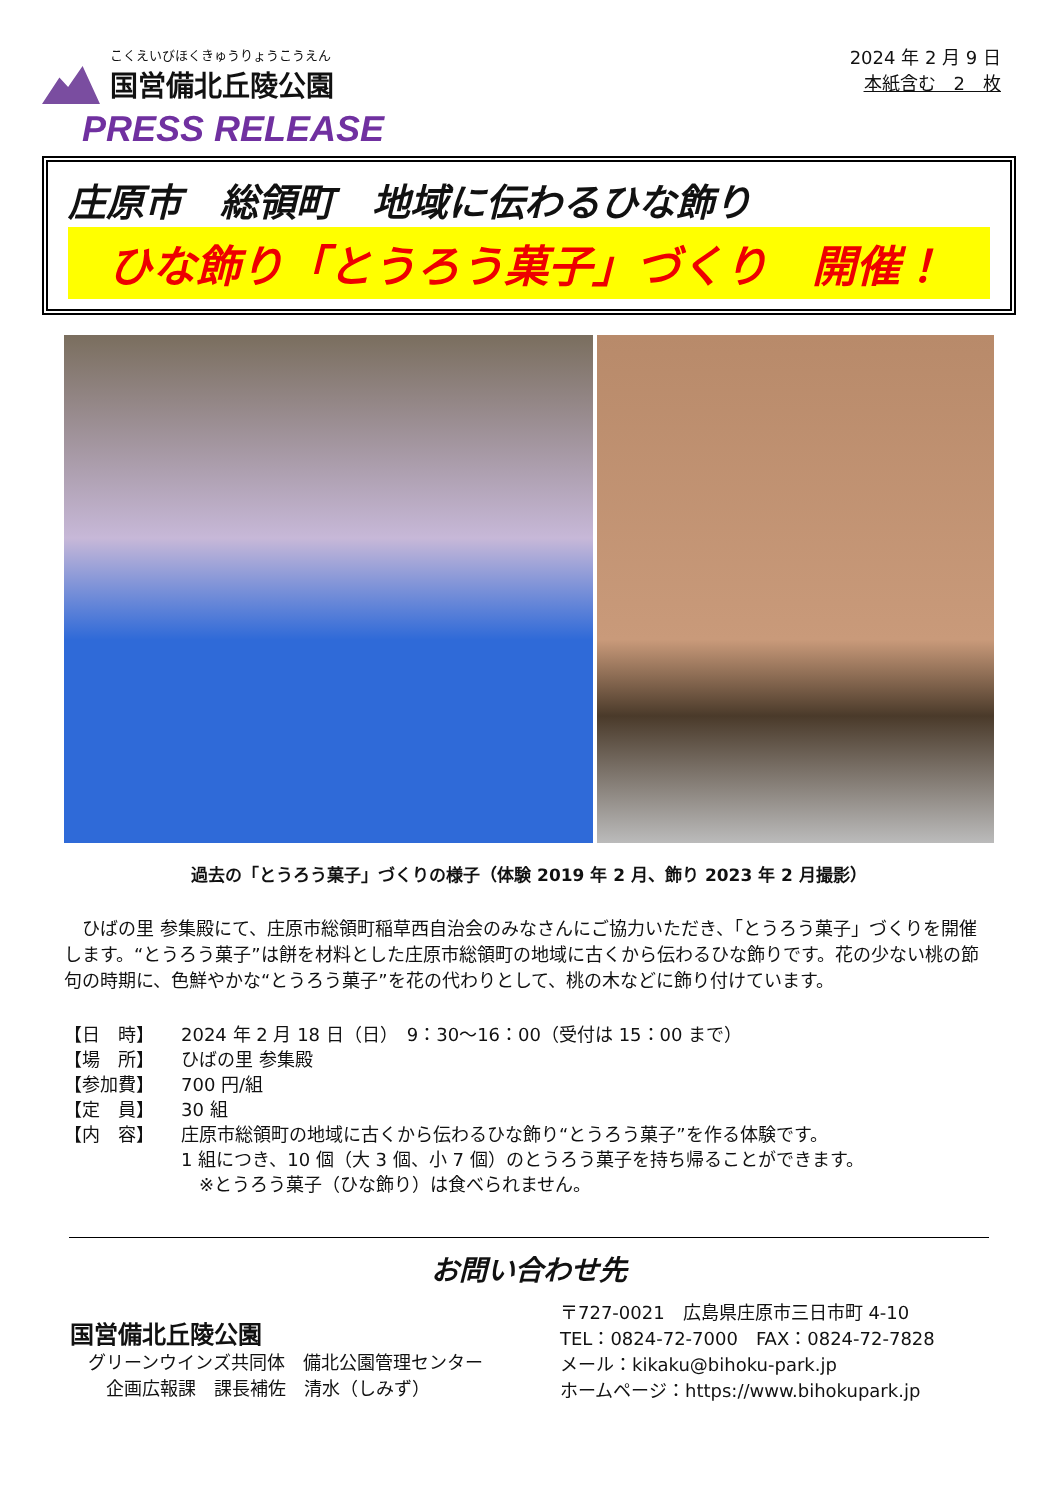こくえいびほくきゅうりょうこうえん
国営備北丘陵公園
PRESS RELEASE
2024 年 2 月 9 日
本紙含む　2　枚
庄原市　総領町　地域に伝わるひな飾り
ひな飾り「とうろう菓子」づくり　開催！
過去の「とうろう菓子」づくりの様子（体験 2019 年 2 月、飾り 2023 年 2 月撮影）
　ひばの里 参集殿にて、庄原市総領町稲草西自治会のみなさんにご協力いただき、「とうろう菓子」づくりを開催します。“とうろう菓子”は餅を材料とした庄原市総領町の地域に古くから伝わるひな飾りです。花の少ない桃の節句の時期に、色鮮やかな“とうろう菓子”を花の代わりとして、桃の木などに飾り付けています。
【日　時】 2024 年 2 月 18 日（日）　9：30～16：00（受付は 15：00 まで）
【場　所】 ひばの里 参集殿
【参加費】 700 円/組
【定　員】 30 組
【内　容】 庄原市総領町の地域に古くから伝わるひな飾り“とうろう菓子”を作る体験です。
1 組につき、10 個（大 3 個、小 7 個）のとうろう菓子を持ち帰ることができます。
　※とうろう菓子（ひな飾り）は食べられません。
お問い合わせ先
国営備北丘陵公園
　グリーンウインズ共同体　備北公園管理センター
　　企画広報課　課長補佐　清水（しみず）
〒727-0021　広島県庄原市三日市町 4-10
TEL：0824-72-7000　FAX：0824-72-7828
メール：kikaku@bihoku-park.jp
ホームページ：https://www.bihokupark.jp